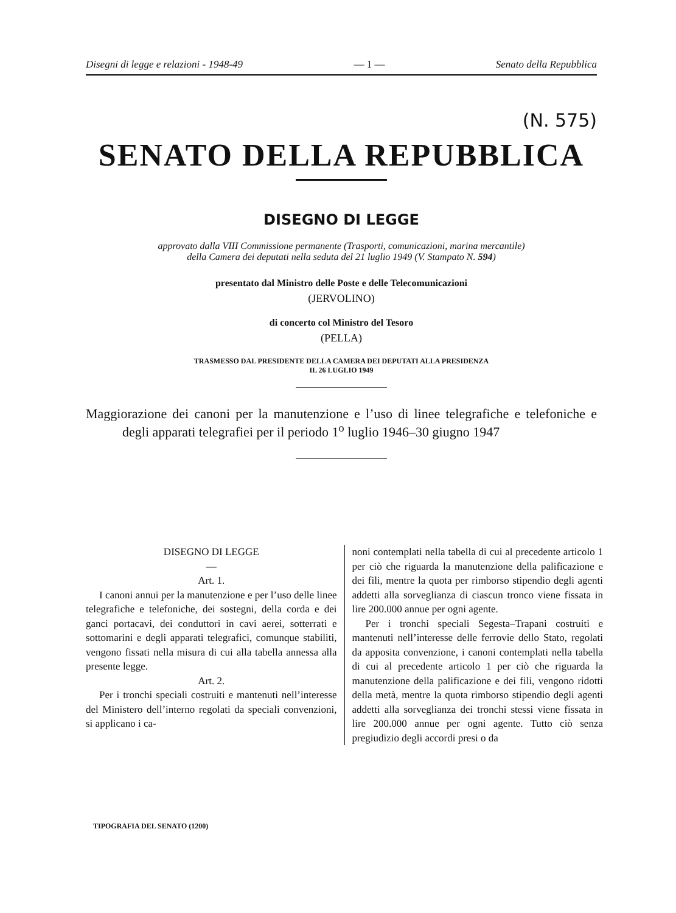Disegni di legge e relazioni - 1948-49 — 1 — Senato della Repubblica
(N. 575)
SENATO DELLA REPUBBLICA
DISEGNO DI LEGGE
approvato dalla VIII Commissione permanente (Trasporti, comunicazioni, marina mercantile)
della Camera dei deputati nella seduta del 21 luglio 1949 (V. Stampato N. 594)
presentato dal Ministro delle Poste e delle Telecomunicazioni
(JERVOLINO)
di concerto col Ministro del Tesoro
(PELLA)
TRASMESSO DAL PRESIDENTE DELLA CAMERA DEI DEPUTATI ALLA PRESIDENZA
IL 26 LUGLIO 1949
Maggiorazione dei canoni per la manutenzione e l’uso di linee telegrafiche e telefoniche e degli apparati telegrafiei per il periodo 1<sup>o</sup> luglio 1946–30 giugno 1947
DISEGNO DI LEGGE
—
Art. 1.
I canoni annui per la manutenzione e per l’uso delle linee telegrafiche e telefoniche, dei sostegni, della corda e dei ganci portacavi, dei conduttori in cavi aerei, sotterrati e sottomarini e degli apparati telegrafici, comunque stabiliti, vengono fissati nella misura di cui alla tabella annessa alla presente legge.
Art. 2.
Per i tronchi speciali costruiti e mantenuti nell’interesse del Ministero dell’interno regolati da speciali convenzioni, si applicano i ca-
noni contemplati nella tabella di cui al precedente articolo 1 per ciò che riguarda la manutenzione della palificazione e dei fili, mentre la quota per rimborso stipendio degli agenti addetti alla sorveglianza di ciascun tronco viene fissata in lire 200.000 annue per ogni agente.
Per i tronchi speciali Segesta–Trapani costruiti e mantenuti nell’interesse delle ferrovie dello Stato, regolati da apposita convenzione, i canoni contemplati nella tabella di cui al precedente articolo 1 per ciò che riguarda la manutenzione della palificazione e dei fili, vengono ridotti della metà, mentre la quota rimborso stipendio degli agenti addetti alla sorveglianza dei tronchi stessi viene fissata in lire 200.000 annue per ogni agente. Tutto ciò senza pregiudizio degli accordi presi o da
TIPOGRAFIA DEL SENATO (1200)